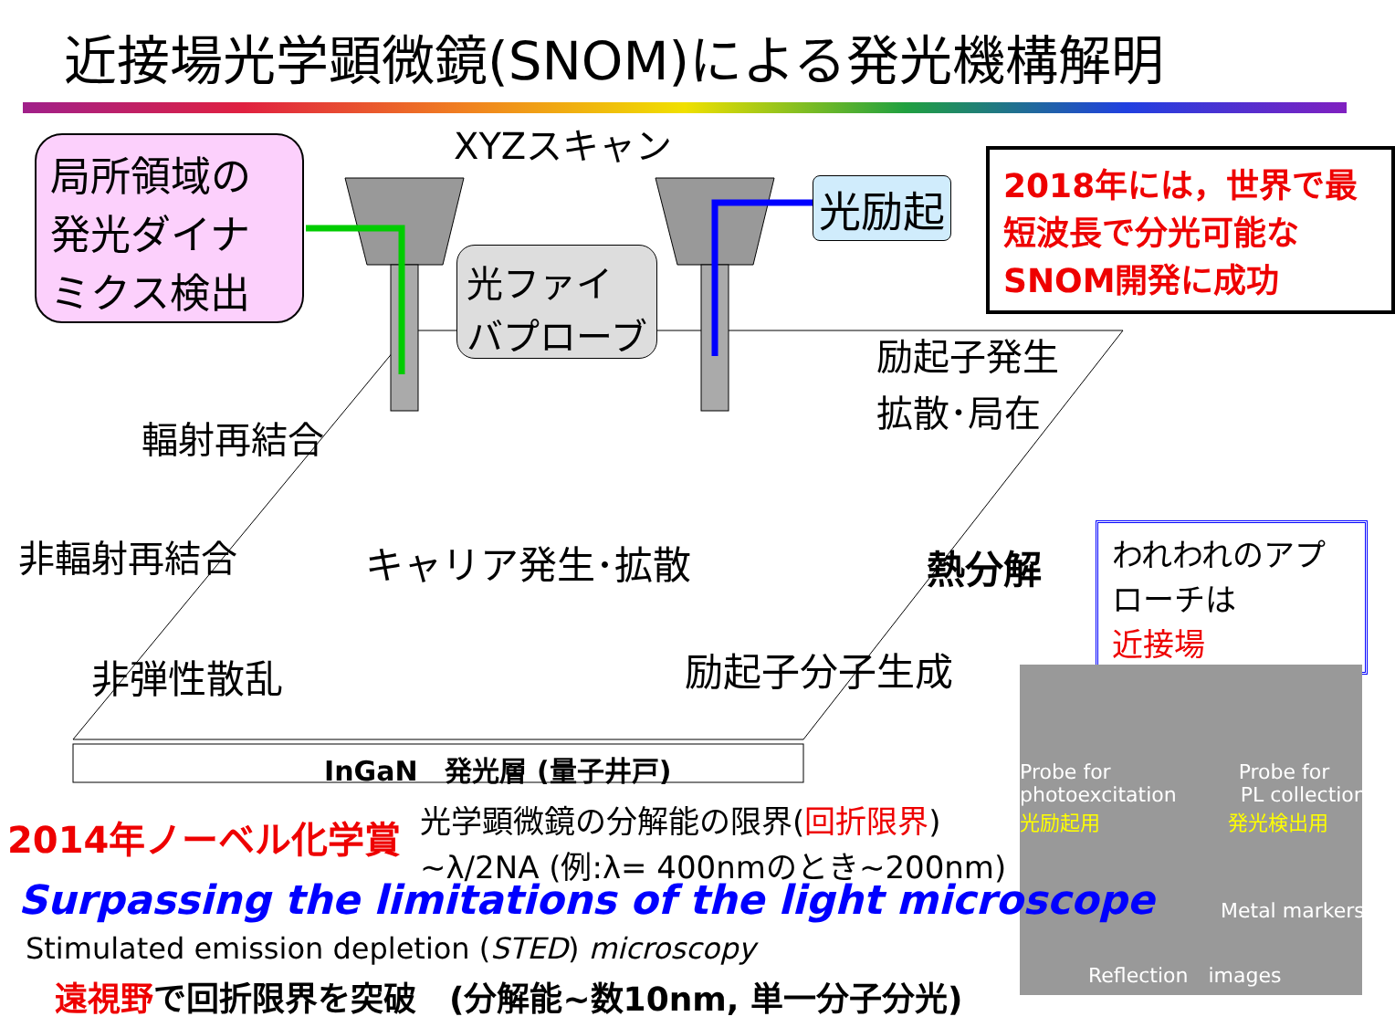近接場光学顕微鏡(SNOM)による発光機構解明
局所領域の発光ダイナミクス検出
XYZスキャン
光励起
2018年には，世界で最短波長で分光可能なSNOM開発に成功
光ファイバプローブ
励起子発生
拡散･局在
輻射再結合
非輻射再結合 キャリア発生･拡散 熱分解
非弾性散乱 励起子分子生成
InGaN　発光層 (量子井戸)
われわれのアプローチは
近接場
Probe for Probe for
photoexcitation PL collection
光励起用 発光検出用
Metal markers
Reflection　images
2014年ノーベル化学賞
光学顕微鏡の分解能の限界(回折限界)
~λ/2NA (例:λ= 400nmのとき~200nm)
Surpassing the limitations of the light microscope
Stimulated emission depletion (STED) microscopy
遠視野で回折限界を突破　(分解能~数10nm, 単一分子分光)